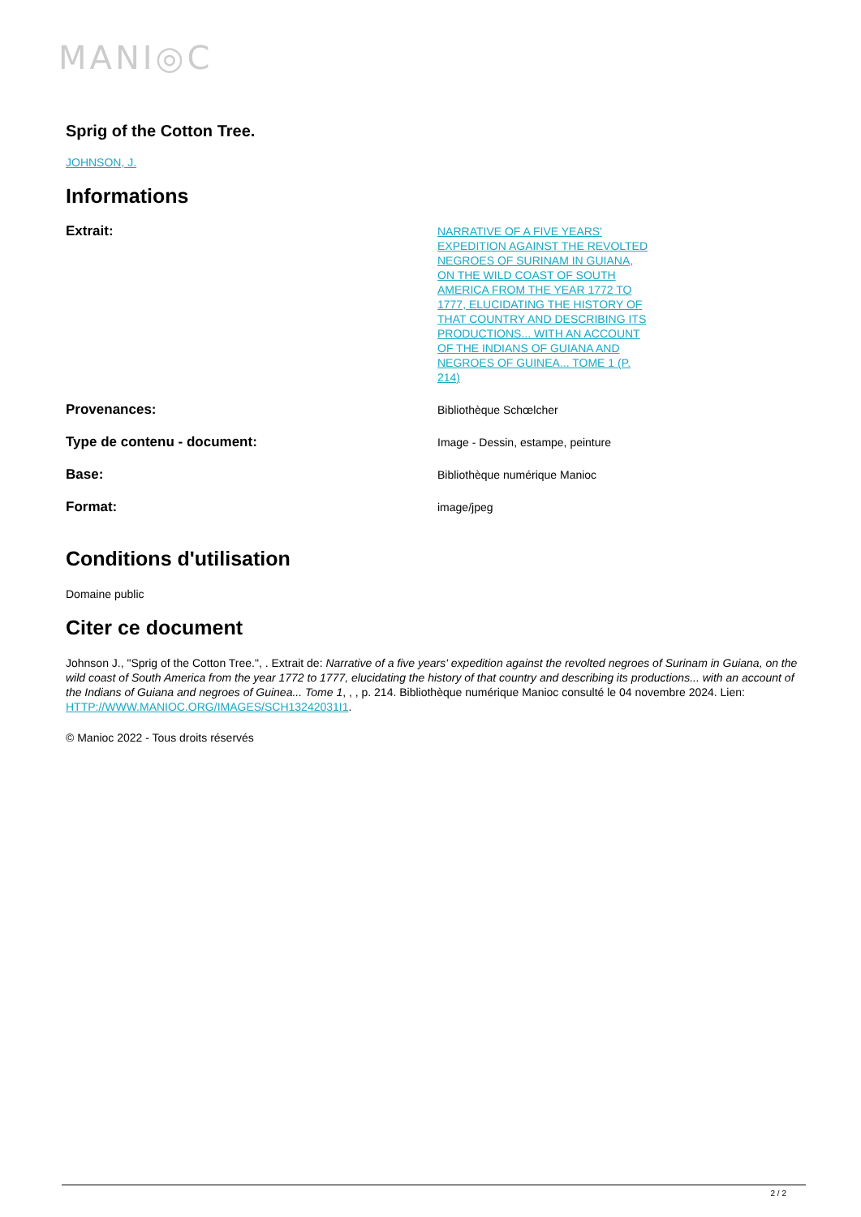MANI◎C
Sprig of the Cotton Tree.
JOHNSON, J.
Informations
| Extrait: | NARRATIVE OF A FIVE YEARS' EXPEDITION AGAINST THE REVOLTED NEGROES OF SURINAM IN GUIANA, ON THE WILD COAST OF SOUTH AMERICA FROM THE YEAR 1772 TO 1777, ELUCIDATING THE HISTORY OF THAT COUNTRY AND DESCRIBING ITS PRODUCTIONS... WITH AN ACCOUNT OF THE INDIANS OF GUIANA AND NEGROES OF GUINEA... TOME 1 (P. 214) | |
| Provenances: | Bibliothèque Schœlcher | |
| Type de contenu - document: | Image - Dessin, estampe, peinture | |
| Base: | Bibliothèque numérique Manioc | |
| Format: | image/jpeg | |
Conditions d'utilisation
Domaine public
Citer ce document
Johnson J., "Sprig of the Cotton Tree.", . Extrait de: Narrative of a five years' expedition against the revolted negroes of Surinam in Guiana, on the wild coast of South America from the year 1772 to 1777, elucidating the history of that country and describing its productions... with an account of the Indians of Guiana and negroes of Guinea... Tome 1, , , p. 214. Bibliothèque numérique Manioc consulté le 04 novembre 2024. Lien: HTTP://WWW.MANIOC.ORG/IMAGES/SCH13242031I1.
© Manioc 2022 - Tous droits réservés
2 / 2